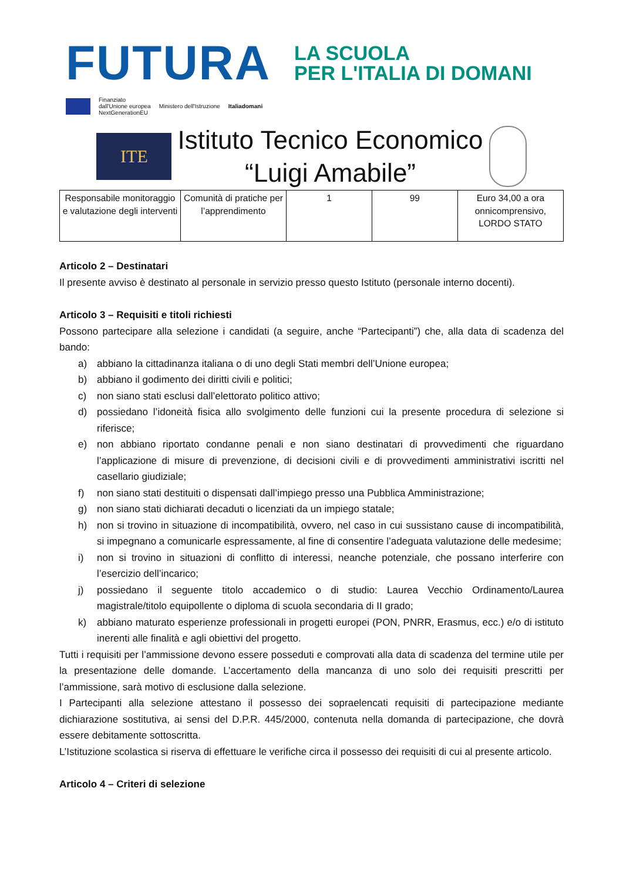FUTURA
LA SCUOLA
PER L'ITALIA DI DOMANI
Finanziato
dall'Unione europea
NextGenerationEU
Ministero dell'Istruzione Italiadomani
ITE
Istituto Tecnico Economico
“Luigi Amabile”
| Responsabile monitoraggio e valutazione degli interventi | Comunità di pratiche per l’apprendimento | 1 | 99 | Euro 34,00 a ora onnicomprensivo, LORDO STATO |
Articolo 2 – Destinatari
Il presente avviso è destinato al personale in servizio presso questo Istituto (personale interno docenti).
Articolo 3 – Requisiti e titoli richiesti
Possono partecipare alla selezione i candidati (a seguire, anche “Partecipanti”) che, alla data di scadenza del bando:
a) abbiano la cittadinanza italiana o di uno degli Stati membri dell’Unione europea;
b) abbiano il godimento dei diritti civili e politici;
c) non siano stati esclusi dall’elettorato politico attivo;
d) possiedano l’idoneità fisica allo svolgimento delle funzioni cui la presente procedura di selezione si riferisce;
e) non abbiano riportato condanne penali e non siano destinatari di provvedimenti che riguardano l’applicazione di misure di prevenzione, di decisioni civili e di provvedimenti amministrativi iscritti nel casellario giudiziale;
f) non siano stati destituiti o dispensati dall’impiego presso una Pubblica Amministrazione;
g) non siano stati dichiarati decaduti o licenziati da un impiego statale;
h) non si trovino in situazione di incompatibilità, ovvero, nel caso in cui sussistano cause di incompatibilità, si impegnano a comunicarle espressamente, al fine di consentire l’adeguata valutazione delle medesime;
i) non si trovino in situazioni di conflitto di interessi, neanche potenziale, che possano interferire con l’esercizio dell’incarico;
j) possiedano il seguente titolo accademico o di studio: Laurea Vecchio Ordinamento/Laurea magistrale/titolo equipollente o diploma di scuola secondaria di II grado;
k) abbiano maturato esperienze professionali in progetti europei (PON, PNRR, Erasmus, ecc.) e/o di istituto inerenti alle finalità e agli obiettivi del progetto.
Tutti i requisiti per l’ammissione devono essere posseduti e comprovati alla data di scadenza del termine utile per la presentazione delle domande. L’accertamento della mancanza di uno solo dei requisiti prescritti per l’ammissione, sarà motivo di esclusione dalla selezione.
I Partecipanti alla selezione attestano il possesso dei sopraelencati requisiti di partecipazione mediante dichiarazione sostitutiva, ai sensi del D.P.R. 445/2000, contenuta nella domanda di partecipazione, che dovrà essere debitamente sottoscritta.
L’Istituzione scolastica si riserva di effettuare le verifiche circa il possesso dei requisiti di cui al presente articolo.
Articolo 4 – Criteri di selezione